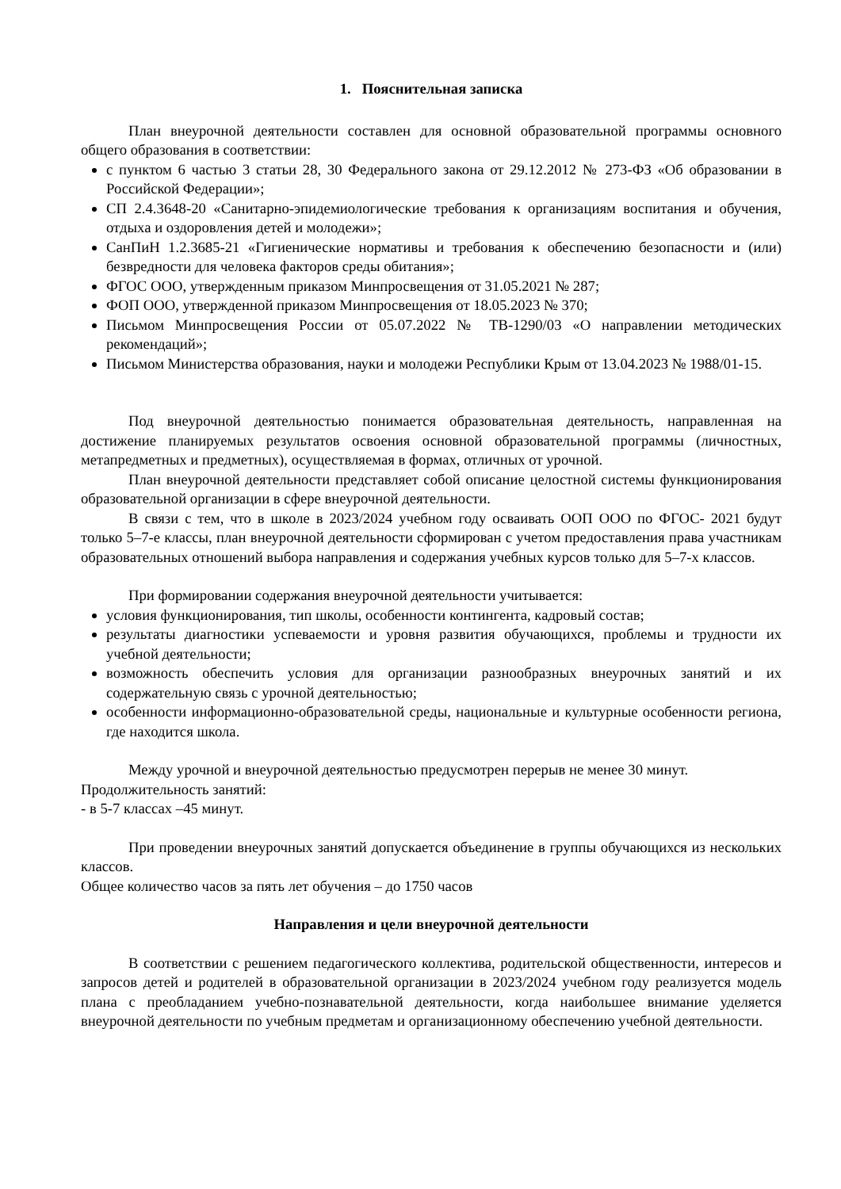1. Пояснительная записка
План внеурочной деятельности составлен для основной образовательной программы основного общего образования в соответствии:
с пунктом 6 частью 3 статьи 28, 30 Федерального закона от 29.12.2012 № 273-ФЗ «Об образовании в Российской Федерации»;
СП 2.4.3648-20 «Санитарно-эпидемиологические требования к организациям воспитания и обучения, отдыха и оздоровления детей и молодежи»;
СанПиН 1.2.3685-21 «Гигиенические нормативы и требования к обеспечению безопасности и (или) безвредности для человека факторов среды обитания»;
ФГОС ООО, утвержденным приказом Минпросвещения от 31.05.2021 № 287;
ФОП ООО, утвержденной приказом Минпросвещения от 18.05.2023 № 370;
Письмом Минпросвещения России от 05.07.2022 № ТВ-1290/03 «О направлении методических рекомендаций»;
Письмом Министерства образования, науки и молодежи Республики Крым от 13.04.2023 № 1988/01-15.
Под внеурочной деятельностью понимается образовательная деятельность, направленная на достижение планируемых результатов освоения основной образовательной программы (личностных, метапредметных и предметных), осуществляемая в формах, отличных от урочной.
План внеурочной деятельности представляет собой описание целостной системы функционирования образовательной организации в сфере внеурочной деятельности.
В связи с тем, что в школе в 2023/2024 учебном году осваивать ООП ООО по ФГОС- 2021 будут только 5–7-е классы, план внеурочной деятельности сформирован с учетом предоставления права участникам образовательных отношений выбора направления и содержания учебных курсов только для 5–7-х классов.
При формировании содержания внеурочной деятельности учитывается:
условия функционирования, тип школы, особенности контингента, кадровый состав;
результаты диагностики успеваемости и уровня развития обучающихся, проблемы и трудности их учебной деятельности;
возможность обеспечить условия для организации разнообразных внеурочных занятий и их содержательную связь с урочной деятельностью;
особенности информационно-образовательной среды, национальные и культурные особенности региона, где находится школа.
Между урочной и внеурочной деятельностью предусмотрен перерыв не менее 30 минут.
Продолжительность занятий:
- в 5-7 классах –45 минут.
При проведении внеурочных занятий допускается объединение в группы обучающихся из нескольких классов.
Общее количество часов за пять лет обучения – до 1750 часов
Направления и цели внеурочной деятельности
В соответствии с решением педагогического коллектива, родительской общественности, интересов и запросов детей и родителей в образовательной организации в 2023/2024 учебном году реализуется модель плана с преобладанием учебно-познавательной деятельности, когда наибольшее внимание уделяется внеурочной деятельности по учебным предметам и организационному обеспечению учебной деятельности.